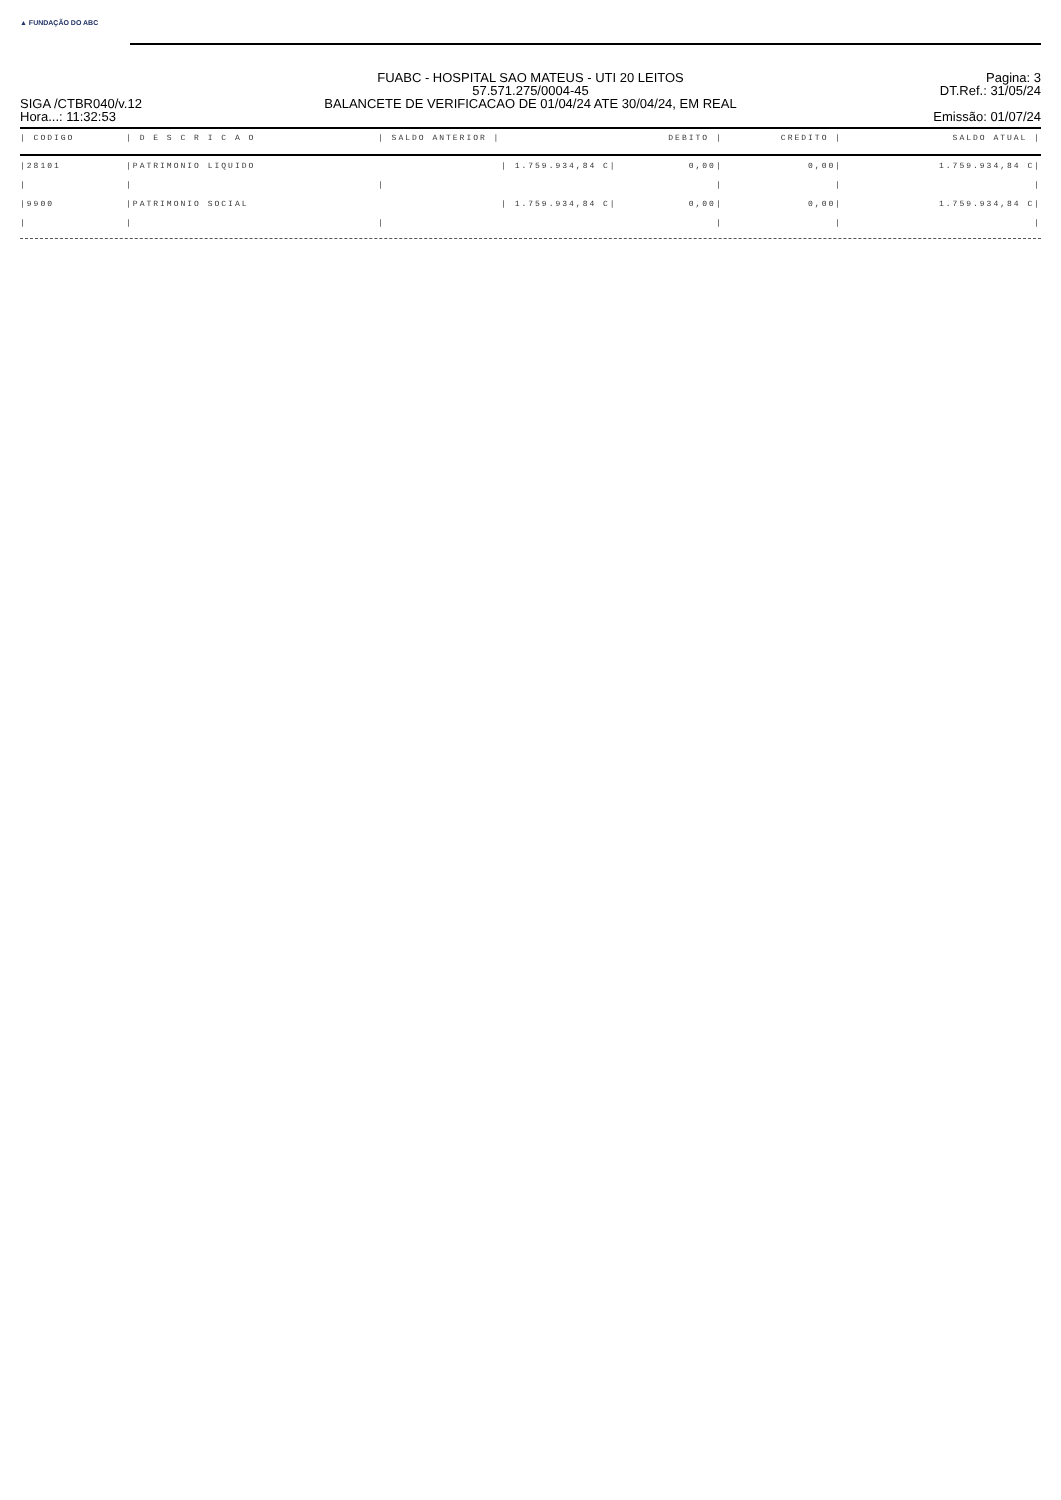▲ FUNDAÇÃO DO ABC
SIGA /CTBR040/v.12
Hora...: 11:32:53
FUABC - HOSPITAL SAO MATEUS - UTI 20 LEITOS
57.571.275/0004-45
BALANCETE DE VERIFICACAO DE 01/04/24 ATE 30/04/24, EM REAL
Pagina: 3
DT.Ref.: 31/05/24
Emissão: 01/07/24
| / CODIGO | / D E S C R I C A O | / SALDO ANTERIOR / | DEBITO / | CREDITO / | SALDO ATUAL / |
| --- | --- | --- | --- | --- | --- |
| /28101 | /PATRIMONIO LIQUIDO | / 1.759.934,84 C/ | 0,00/ | 0,00/ | 1.759.934,84 C/ |
| / | / | / | / | / | / |
| /9900 | /PATRIMONIO SOCIAL | / 1.759.934,84 C/ | 0,00/ | 0,00/ | 1.759.934,84 C/ |
| / | / | / | / | / | / |